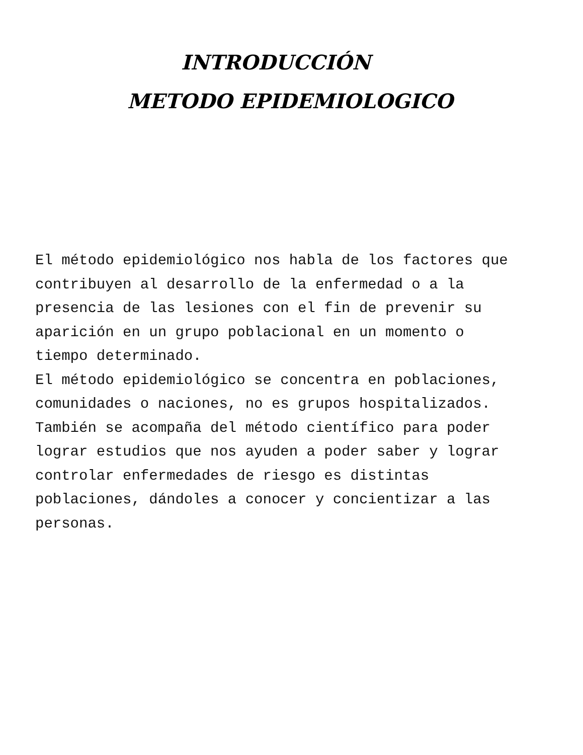INTRODUCCIÓN
METODO EPIDEMIOLOGICO
El método epidemiológico nos habla de los factores que contribuyen al desarrollo de la enfermedad o a la presencia de las lesiones con el fin de prevenir su aparición en un grupo poblacional en un momento o tiempo determinado.
El método epidemiológico se concentra en poblaciones, comunidades o naciones, no es grupos hospitalizados. También se acompaña del método científico para poder lograr estudios que nos ayuden a poder saber y lograr controlar enfermedades de riesgo es distintas poblaciones, dándoles a conocer y concientizar a las personas.